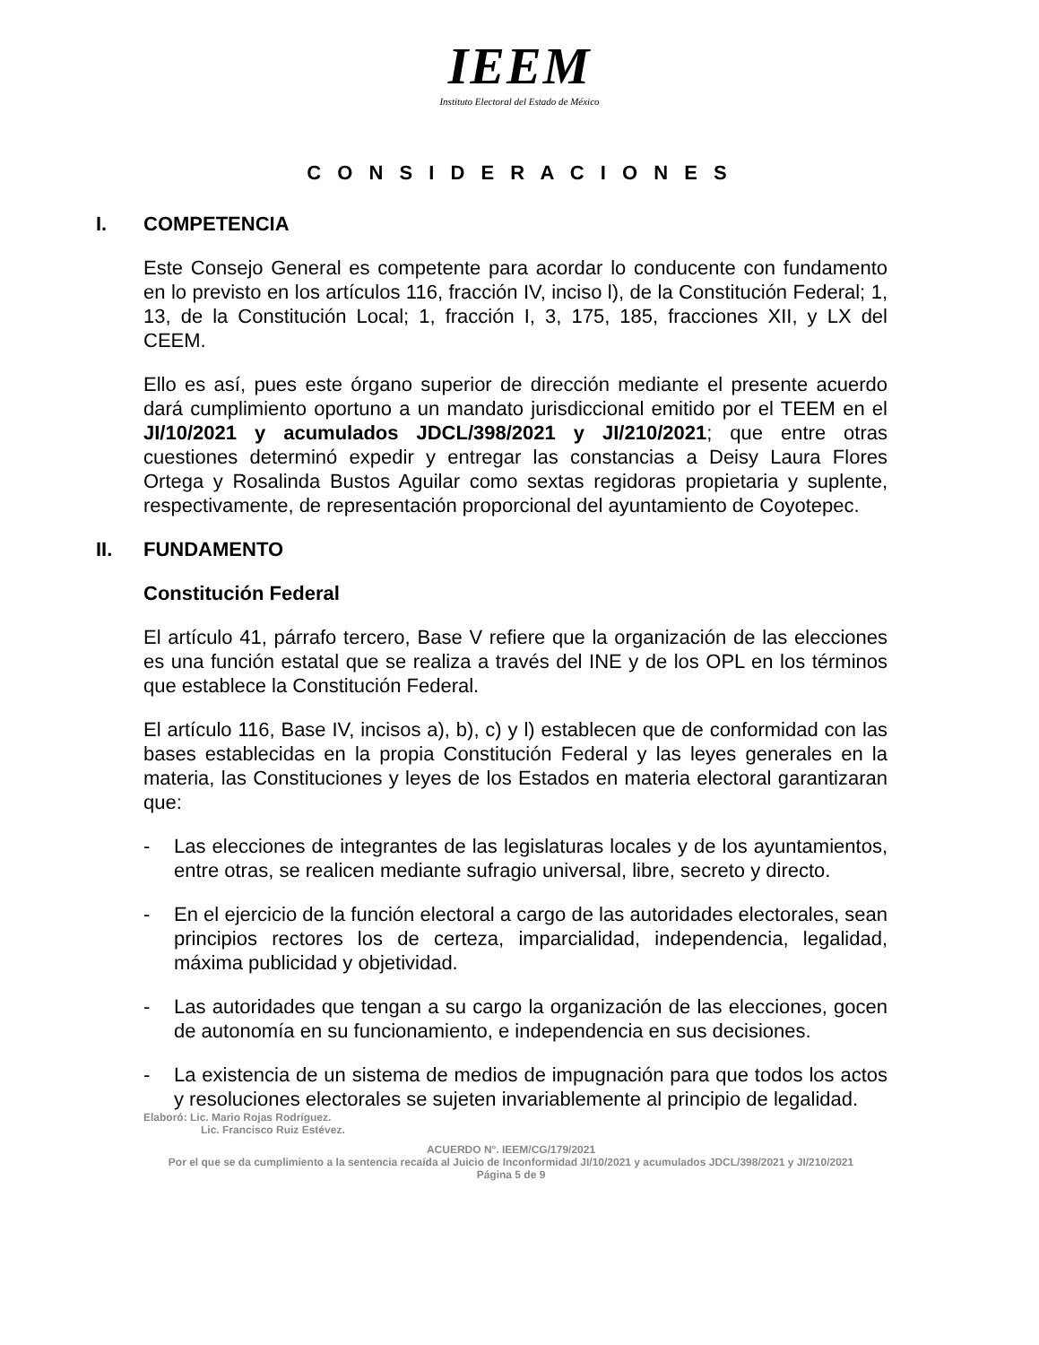IEEM
Instituto Electoral del Estado de México
C O N S I D E R A C I O N E S
I. COMPETENCIA
Este Consejo General es competente para acordar lo conducente con fundamento en lo previsto en los artículos 116, fracción IV, inciso l), de la Constitución Federal; 1, 13, de la Constitución Local; 1, fracción I, 3, 175, 185, fracciones XII, y LX del CEEM.
Ello es así, pues este órgano superior de dirección mediante el presente acuerdo dará cumplimiento oportuno a un mandato jurisdiccional emitido por el TEEM en el JI/10/2021 y acumulados JDCL/398/2021 y JI/210/2021; que entre otras cuestiones determinó expedir y entregar las constancias a Deisy Laura Flores Ortega y Rosalinda Bustos Aguilar como sextas regidoras propietaria y suplente, respectivamente, de representación proporcional del ayuntamiento de Coyotepec.
II. FUNDAMENTO
Constitución Federal
El artículo 41, párrafo tercero, Base V refiere que la organización de las elecciones es una función estatal que se realiza a través del INE y de los OPL en los términos que establece la Constitución Federal.
El artículo 116, Base IV, incisos a), b), c) y l) establecen que de conformidad con las bases establecidas en la propia Constitución Federal y las leyes generales en la materia, las Constituciones y leyes de los Estados en materia electoral garantizaran que:
- Las elecciones de integrantes de las legislaturas locales y de los ayuntamientos, entre otras, se realicen mediante sufragio universal, libre, secreto y directo.
- En el ejercicio de la función electoral a cargo de las autoridades electorales, sean principios rectores los de certeza, imparcialidad, independencia, legalidad, máxima publicidad y objetividad.
- Las autoridades que tengan a su cargo la organización de las elecciones, gocen de autonomía en su funcionamiento, e independencia en sus decisiones.
- La existencia de un sistema de medios de impugnación para que todos los actos y resoluciones electorales se sujeten invariablemente al principio de legalidad.
Elaboró: Lic. Mario Rojas Rodríguez.
Lic. Francisco Ruiz Estévez.
ACUERDO N°. IEEM/CG/179/2021
Por el que se da cumplimiento a la sentencia recaída al Juicio de Inconformidad JI/10/2021 y acumulados JDCL/398/2021 y JI/210/2021
Página 5 de 9